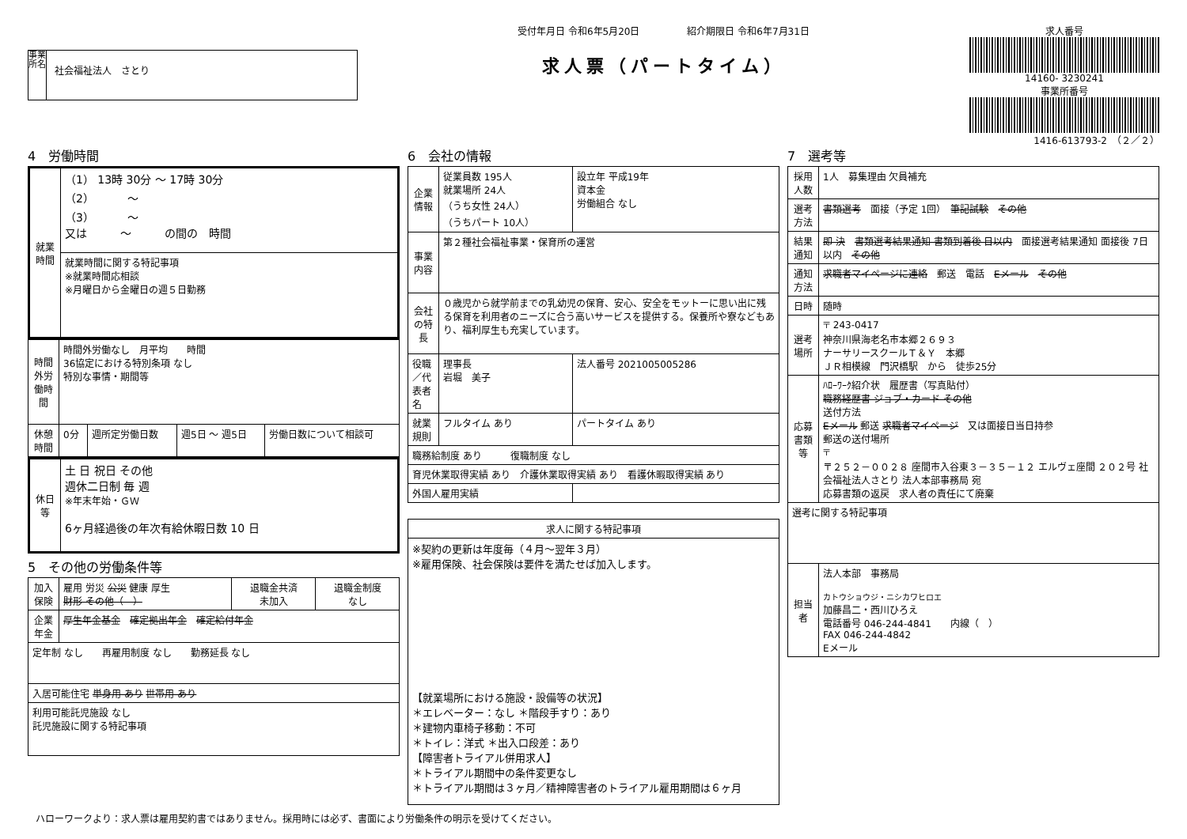事業所名
社会福祉法人　さとり
受付年月日 令和6年5月20日　　　　　紹介期限日 令和6年7月31日
求人票（パートタイム）
求人番号
14160- 3230241
事業所番号
1416-613793-2　（２／２）
4　労働時間
| 就業時間 | （1） 13時 30分 ～ 17時 30分 （2） ～ （3） ～ 又は ～ の間の 時間 |
| | 就業時間に関する特記事項 ※就業時間応相談 ※月曜日から金曜日の週５日勤務 |
| 時間外労働時間 | 時間外労働なし 月平均 時間 36協定における特別条項 なし 特別な事情・期間等 | | | |
| 休憩時間 | 0分 | 週所定労働日数 | 週5日 ～ 週5日 | 労働日数について相談可 |
| 休日等 | 土 日 祝日 その他 週休二日制 毎 週 ※年末年始・ＧＷ 6ヶ月経過後の年次有給休暇日数 10 日 |
5　その他の労働条件等
| 加入保険 | 雇用 労災 公災 健康 厚生 財形 その他（ ） | 退職金共済 未加入 | 退職金制度 なし |
| 企業年金 | 厚生年金基金 確定拠出年金 確定給付年金 | | |
| 定年制 なし 再雇用制度 なし 勤務延長 なし | | | |
| 入居可能住宅 単身用 あり 世帯用 あり | | | |
| 利用可能託児施設 なし 託児施設に関する特記事項 | | | |
6　会社の情報
| 企業情報 | 従業員数 195人 就業場所 24人 （うち女性 24人） （うちパート 10人） | 設立年 平成19年 資本金 労働組合 なし |
| 事業内容 | 第２種社会福祉事業・保育所の運営 | |
| 会社の特長 | ０歳児から就学前までの乳幼児の保育、安心、安全をモットーに思い出に残る保育を利用者のニーズに合う高いサービスを提供する。保養所や寮などもあり、福利厚生も充実しています。 | |
| 役職／代表者名 | 理事長 岩堀 美子 | 法人番号 2021005005286 |
| 就業規則 | フルタイム あり | パートタイム あり |
| 職務給制度 あり 復職制度 なし | | |
| 育児休業取得実績 あり 介護休業取得実績 あり 看護休暇取得実績 あり | | |
| 外国人雇用実績 | | |
| 求人に関する特記事項 |
| --- |
| ※契約の更新は年度毎（４月～翌年３月） ※雇用保険、社会保険は要件を満たせば加入します。 【就業場所における施設・設備等の状況】 ＊エレベーター：なし ＊階段手すり：あり ＊建物内車椅子移動：不可 ＊トイレ：洋式 ＊出入口段差：あり 【障害者トライアル併用求人】 ＊トライアル期間中の条件変更なし ＊トライアル期間は３ヶ月／精神障害者のトライアル雇用期間は６ヶ月 |
7　選考等
| 採用人数 | 1人 募集理由 欠員補充 |
| 選考方法 | 書類選考 面接（予定 1回） 筆記試験 その他 |
| 結果通知 | 即 決 書類選考結果通知 書類到着後 日以内 面接選考結果通知 面接後 7日以内 その他 |
| 通知方法 | 求職者マイページに連絡 郵送 電話 Eメール その他 |
| 日時 | 随時 |
| 選考場所 | 〒 243-0417 神奈川県海老名市本郷２６９３ ナーサリースクールＴ＆Ｙ 本郷 ＪＲ相模線 門沢橋駅 から 徒歩25分 |
| 応募書類等 | ﾊﾛｰﾜｰｸ紹介状 履歴書（写真貼付） 職務経歴書 ジョブ・カード その他 送付方法 Eメール 郵送 求職者マイページ 又は面接日当日持参 郵送の送付場所 〒 〒２５２－００２８ 座間市入谷東３－３５－１２ エルヴェ座間 ２０２号 社会福祉法人さとり 法人本部事務局 宛 応募書類の返戻 求人者の責任にて廃棄 |
| 選考に関する特記事項 | |
| 担当者 | 法人本部 事務局 カトウショウジ・ニシカワヒロエ 加藤昌二・西川ひろえ 電話番号 046-244-4841 内線（ ） FAX 046-244-4842 Eメール |
ハローワークより：求人票は雇用契約書ではありません。採用時には必ず、書面により労働条件の明示を受けてください。